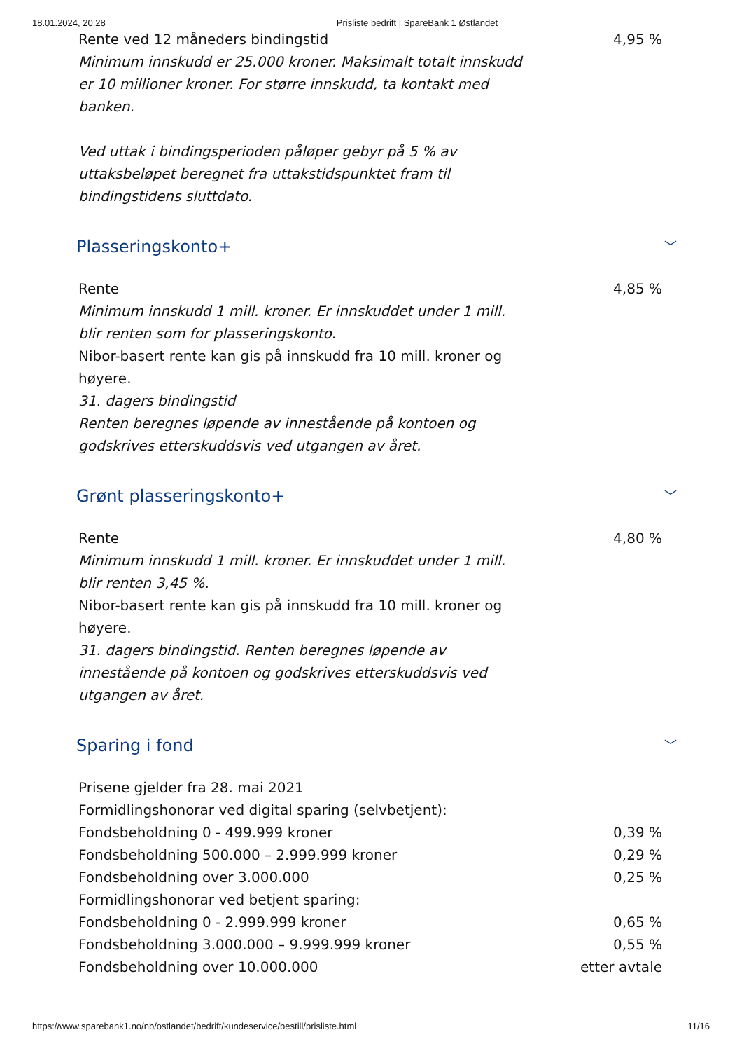18.01.2024, 20:28 Prisliste bedrift | SpareBank 1 Østlandet
| Rente ved 12 måneders bindingstid Minimum innskudd er 25.000 kroner. Maksimalt totalt innskudd er 10 millioner kroner. For større innskudd, ta kontakt med banken. Ved uttak i bindingsperioden påløper gebyr på 5 % av uttaksbeløpet beregnet fra uttakstidspunktet fram til bindingstidens sluttdato. | 4,95 % |
Plasseringskonto+ ﹀
| Rente Minimum innskudd 1 mill. kroner. Er innskuddet under 1 mill. blir renten som for plasseringskonto. Nibor-basert rente kan gis på innskudd fra 10 mill. kroner og høyere. 31. dagers bindingstid Renten beregnes løpende av innestående på kontoen og godskrives etterskuddsvis ved utgangen av året. | 4,85 % |
Grønt plasseringskonto+ ﹀
| Rente Minimum innskudd 1 mill. kroner. Er innskuddet under 1 mill. blir renten 3,45 %. Nibor-basert rente kan gis på innskudd fra 10 mill. kroner og høyere. 31. dagers bindingstid. Renten beregnes løpende av innestående på kontoen og godskrives etterskuddsvis ved utgangen av året. | 4,80 % |
Sparing i fond ﹀
| Prisene gjelder fra 28. mai 2021 | |
| Formidlingshonorar ved digital sparing (selvbetjent): | |
| Fondsbeholdning 0 - 499.999 kroner | 0,39 % |
| Fondsbeholdning 500.000 – 2.999.999 kroner | 0,29 % |
| Fondsbeholdning over 3.000.000 | 0,25 % |
| Formidlingshonorar ved betjent sparing: | |
| Fondsbeholdning 0 - 2.999.999 kroner | 0,65 % |
| Fondsbeholdning 3.000.000 – 9.999.999 kroner | 0,55 % |
| Fondsbeholdning over 10.000.000 | etter avtale |
https://www.sparebank1.no/nb/ostlandet/bedrift/kundeservice/bestill/prisliste.html 11/16